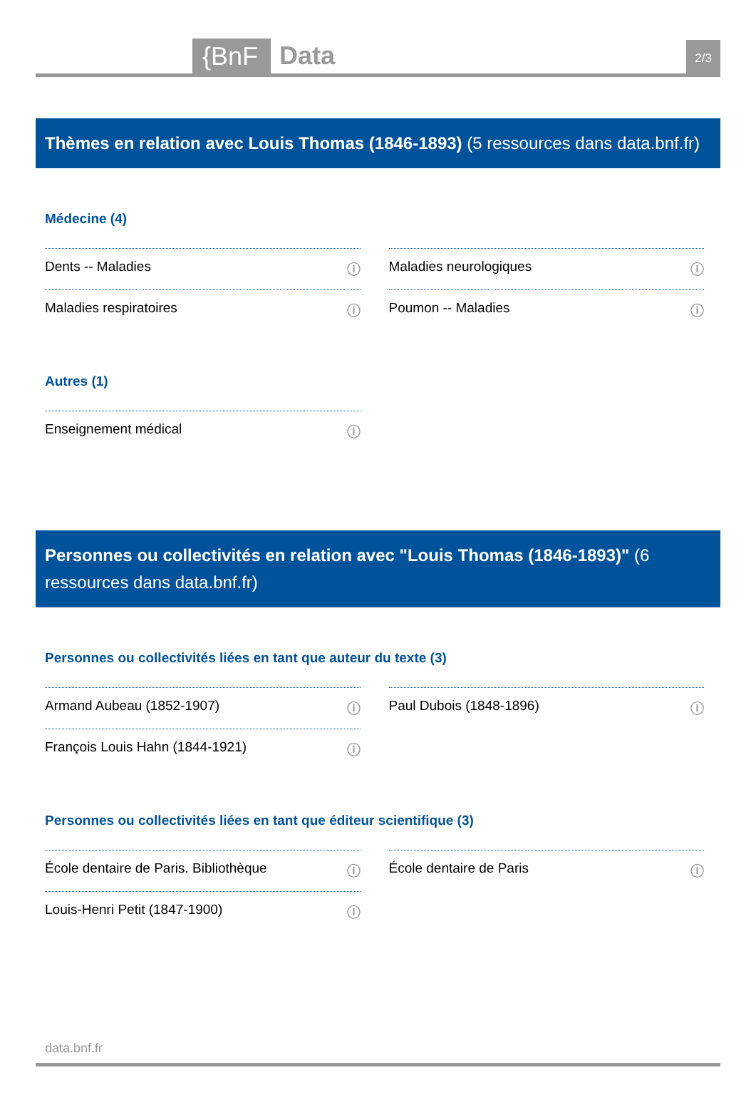{BnF Data
2/3
Thèmes en relation avec Louis Thomas (1846-1893) (5 ressources dans data.bnf.fr)
Médecine (4)
Dents -- Maladies ⓘ
Maladies neurologiques ⓘ
Maladies respiratoires ⓘ
Poumon -- Maladies ⓘ
Autres (1)
Enseignement médical ⓘ
Personnes ou collectivités en relation avec "Louis Thomas (1846-1893)" (6 ressources dans data.bnf.fr)
Personnes ou collectivités liées en tant que auteur du texte (3)
Armand Aubeau (1852-1907) ⓘ
Paul Dubois (1848-1896) ⓘ
François Louis Hahn (1844-1921) ⓘ
Personnes ou collectivités liées en tant que éditeur scientifique (3)
École dentaire de Paris. Bibliothèque ⓘ
École dentaire de Paris ⓘ
Louis-Henri Petit (1847-1900) ⓘ
data.bnf.fr